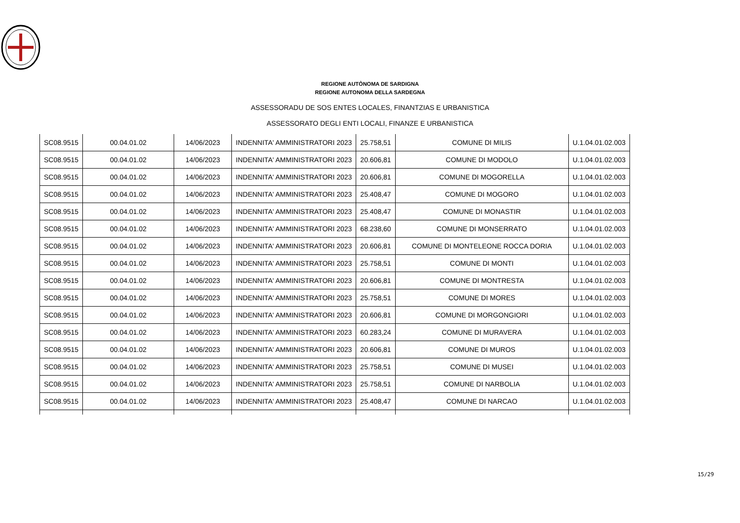REGIONE AUTÒNOMA DE SARDIGNA
REGIONE AUTONOMA DELLA SARDEGNA
ASSESSORADU DE SOS ENTES LOCALES, FINANTZIAS E URBANISTICA
ASSESSORATO DEGLI ENTI LOCALI, FINANZE E URBANISTICA
| SC08.9515 | 00.04.01.02 | 14/06/2023 | INDENNITA' AMMINISTRATORI 2023 | 25.758,51 | COMUNE DI MILIS | U.1.04.01.02.003 |
| SC08.9515 | 00.04.01.02 | 14/06/2023 | INDENNITA' AMMINISTRATORI 2023 | 20.606,81 | COMUNE DI MODOLO | U.1.04.01.02.003 |
| SC08.9515 | 00.04.01.02 | 14/06/2023 | INDENNITA' AMMINISTRATORI 2023 | 20.606,81 | COMUNE DI MOGORELLA | U.1.04.01.02.003 |
| SC08.9515 | 00.04.01.02 | 14/06/2023 | INDENNITA' AMMINISTRATORI 2023 | 25.408,47 | COMUNE DI MOGORO | U.1.04.01.02.003 |
| SC08.9515 | 00.04.01.02 | 14/06/2023 | INDENNITA' AMMINISTRATORI 2023 | 25.408,47 | COMUNE DI MONASTIR | U.1.04.01.02.003 |
| SC08.9515 | 00.04.01.02 | 14/06/2023 | INDENNITA' AMMINISTRATORI 2023 | 68.238,60 | COMUNE DI MONSERRATO | U.1.04.01.02.003 |
| SC08.9515 | 00.04.01.02 | 14/06/2023 | INDENNITA' AMMINISTRATORI 2023 | 20.606,81 | COMUNE DI MONTELEONE ROCCA DORIA | U.1.04.01.02.003 |
| SC08.9515 | 00.04.01.02 | 14/06/2023 | INDENNITA' AMMINISTRATORI 2023 | 25.758,51 | COMUNE DI MONTI | U.1.04.01.02.003 |
| SC08.9515 | 00.04.01.02 | 14/06/2023 | INDENNITA' AMMINISTRATORI 2023 | 20.606,81 | COMUNE DI MONTRESTA | U.1.04.01.02.003 |
| SC08.9515 | 00.04.01.02 | 14/06/2023 | INDENNITA' AMMINISTRATORI 2023 | 25.758,51 | COMUNE DI MORES | U.1.04.01.02.003 |
| SC08.9515 | 00.04.01.02 | 14/06/2023 | INDENNITA' AMMINISTRATORI 2023 | 20.606,81 | COMUNE DI MORGONGIORI | U.1.04.01.02.003 |
| SC08.9515 | 00.04.01.02 | 14/06/2023 | INDENNITA' AMMINISTRATORI 2023 | 60.283,24 | COMUNE DI MURAVERA | U.1.04.01.02.003 |
| SC08.9515 | 00.04.01.02 | 14/06/2023 | INDENNITA' AMMINISTRATORI 2023 | 20.606,81 | COMUNE DI MUROS | U.1.04.01.02.003 |
| SC08.9515 | 00.04.01.02 | 14/06/2023 | INDENNITA' AMMINISTRATORI 2023 | 25.758,51 | COMUNE DI MUSEI | U.1.04.01.02.003 |
| SC08.9515 | 00.04.01.02 | 14/06/2023 | INDENNITA' AMMINISTRATORI 2023 | 25.758,51 | COMUNE DI NARBOLIA | U.1.04.01.02.003 |
| SC08.9515 | 00.04.01.02 | 14/06/2023 | INDENNITA' AMMINISTRATORI 2023 | 25.408,47 | COMUNE DI NARCAO | U.1.04.01.02.003 |
15/29